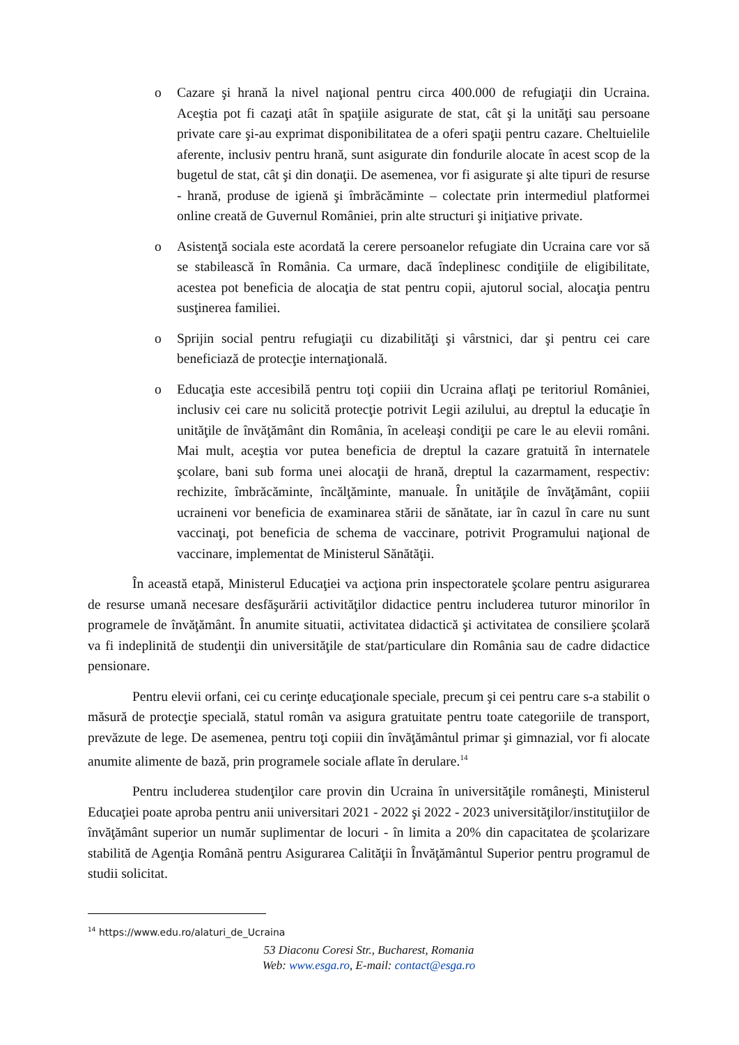o Cazare şi hrană la nivel naţional pentru circa 400.000 de refugiaţii din Ucraina. Aceştia pot fi cazaţi atât în spaţiile asigurate de stat, cât şi la unităţi sau persoane private care şi-au exprimat disponibilitatea de a oferi spaţii pentru cazare. Cheltuielile aferente, inclusiv pentru hrană, sunt asigurate din fondurile alocate în acest scop de la bugetul de stat, cât şi din donaţii. De asemenea, vor fi asigurate şi alte tipuri de resurse - hrană, produse de igienă şi îmbrăcăminte – colectate prin intermediul platformei online creată de Guvernul României, prin alte structuri şi iniţiative private.
o Asistenţă sociala este acordată la cerere persoanelor refugiate din Ucraina care vor să se stabilească în România. Ca urmare, dacă îndeplinesc condiţiile de eligibilitate, acestea pot beneficia de alocaţia de stat pentru copii, ajutorul social, alocaţia pentru susţinerea familiei.
o Sprijin social pentru refugiaţii cu dizabilităţi şi vârstnici, dar şi pentru cei care beneficiază de protecţie internaţională.
o Educaţia este accesibilă pentru toţi copiii din Ucraina aflaţi pe teritoriul României, inclusiv cei care nu solicită protecţie potrivit Legii azilului, au dreptul la educaţie în unităţile de învăţământ din România, în aceleaşi condiţii pe care le au elevii români. Mai mult, aceştia vor putea beneficia de dreptul la cazare gratuită în internatele şcolare, bani sub forma unei alocaţii de hrană, dreptul la cazarmament, respectiv: rechizite, îmbrăcăminte, încălţăminte, manuale. În unităţile de învăţământ, copiii ucraineni vor beneficia de examinarea stării de sănătate, iar în cazul în care nu sunt vaccinaţi, pot beneficia de schema de vaccinare, potrivit Programului naţional de vaccinare, implementat de Ministerul Sănătăţii.
În această etapă, Ministerul Educaţiei va acţiona prin inspectoratele şcolare pentru asigurarea de resurse umană necesare desfăşurării activităţilor didactice pentru includerea tuturor minorilor în programele de învăţământ. În anumite situatii, activitatea didactică şi activitatea de consiliere şcolară va fi indeplinită de studenţii din universităţile de stat/particulare din România sau de cadre didactice pensionare.
Pentru elevii orfani, cei cu cerinţe educaţionale speciale, precum şi cei pentru care s-a stabilit o măsură de protecţie specială, statul român va asigura gratuitate pentru toate categoriile de transport, prevăzute de lege. De asemenea, pentru toţi copiii din învăţământul primar şi gimnazial, vor fi alocate anumite alimente de bază, prin programele sociale aflate în derulare.<sup>14</sup>
Pentru includerea studenţilor care provin din Ucraina în universităţile româneşti, Ministerul Educaţiei poate aproba pentru anii universitari 2021 - 2022 şi 2022 - 2023 universităţilor/instituţiilor de învăţământ superior un număr suplimentar de locuri - în limita a 20% din capacitatea de şcolarizare stabilită de Agenţia Română pentru Asigurarea Calităţii în Învăţământul Superior pentru programul de studii solicitat.
<sup>14</sup> https://www.edu.ro/alaturi_de_Ucraina
53 Diaconu Coresi Str., Bucharest, Romania
Web: www.esga.ro, E-mail: contact@esga.ro